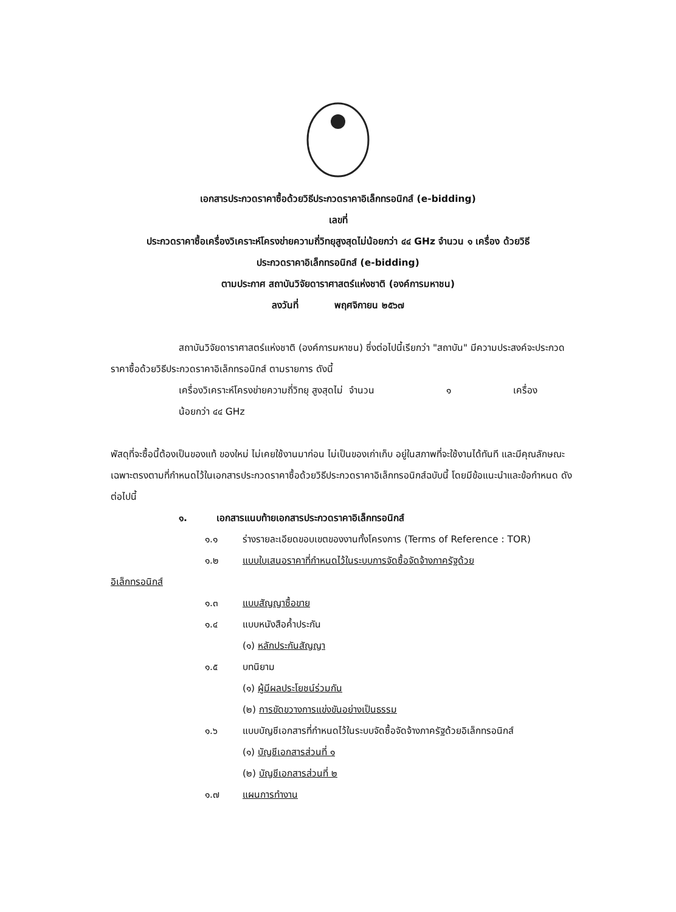เอกสารประกวดราคาซื้อด้วยวิธีประกวดราคาอิเล็กทรอนิกส์ (e-bidding)
เลขที่
ประกวดราคาซื้อเครื่องวิเคราะห์โครงข่ายความถี่วิทยุสูงสุดไม่น้อยกว่า ๔๔ GHz จำนวน ๑ เครื่อง ด้วยวิธี
ประกวดราคาอิเล็กทรอนิกส์ (e-bidding)
ตามประกาศ สถาบันวิจัยดาราศาสตร์แห่งชาติ (องค์การมหาชน)
ลงวันที่ พฤศจิกายน ๒๕๖๗
สถาบันวิจัยดาราศาสตร์แห่งชาติ (องค์การมหาชน) ซึ่งต่อไปนี้เรียกว่า "สถาบัน" มีความประสงค์จะประกวดราคาซื้อด้วยวิธีประกวดราคาอิเล็กทรอนิกส์ ตามรายการ ดังนี้
เครื่องวิเคราะห์โครงข่ายความถี่วิทยุ สูงสุดไม่น้อยกว่า ๔๔ GHz จำนวน ๑ เครื่อง
พัสดุที่จะซื้อนี้ต้องเป็นของแท้ ของใหม่ ไม่เคยใช้งานมาก่อน ไม่เป็นของเก่าเก็บ อยู่ในสภาพที่จะใช้งานได้ทันที และมีคุณลักษณะเฉพาะตรงตามที่กำหนดไว้ในเอกสารประกวดราคาซื้อด้วยวิธีประกวดราคาอิเล็กทรอนิกส์ฉบับนี้ โดยมีข้อแนะนำและข้อกำหนด ดังต่อไปนี้
๑. เอกสารแนบท้ายเอกสารประกวดราคาอิเล็กทรอนิกส์
๑.๑ ร่างรายละเอียดขอบเขตของงานทั้งโครงการ (Terms of Reference : TOR)
๑.๒ แบบใบเสนอราคาที่กำหนดไว้ในระบบการจัดซื้อจัดจ้างภาครัฐด้วย
อิเล็กทรอนิกส์
๑.๓ แบบสัญญาซื้อขาย
๑.๔ แบบหนังสือค้ำประกัน
(๑) หลักประกันสัญญา
๑.๕ บทนิยาม
(๑) ผู้มีผลประโยชน์ร่วมกัน
(๒) การขัดขวางการแข่งขันอย่างเป็นธรรม
๑.๖ แบบบัญชีเอกสารที่กำหนดไว้ในระบบจัดซื้อจัดจ้างภาครัฐด้วยอิเล็กทรอนิกส์
(๑) บัญชีเอกสารส่วนที่ ๑
(๒) บัญชีเอกสารส่วนที่ ๒
๑.๗ แผนการทำงาน